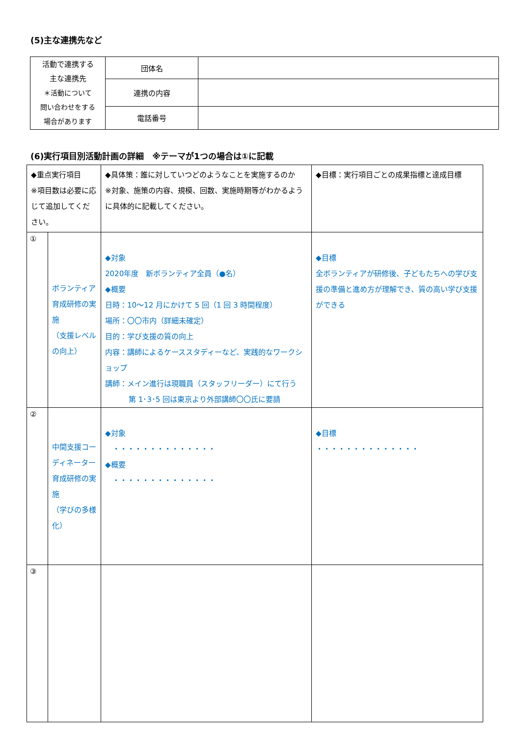(5)主な連携先など
| 活動で連携する 主な連携先 ＊活動について 問い合わせをする 場合があります | 団体名 | |
| | 連携の内容 | |
| | 電話番号 | |
(6)実行項目別活動計画の詳細　※テーマが1つの場合は①に記載
| ◆重点実行項目 ※項目数は必要に応じて追加してください。 | | ◆具体策：誰に対していつどのようなことを実施するのか ※対象、施策の内容、規模、回数、実施時期等がわかるように具体的に記載してください。 | ◆目標：実行項目ごとの成果指標と達成目標 |
| ① | ボランティア育成研修の実施 （支援レベルの向上） | ◆対象 2020年度 新ボランティア全員（●名） ◆概要 日時：10～12 月にかけて 5 回（1 回 3 時間程度） 場所：〇〇市内（詳細未確定） 目的：学び支援の質の向上 内容：講師によるケーススタディーなど、実践的なワークショップ 講師：メイン進行は現職員（スタッフリーダー）にて行う 第 1･3･5 回は東京より外部講師〇〇氏に要請 | ◆目標 全ボランティアが研修後、子どもたちへの学び支援の準備と進め方が理解でき、質の高い学び支援ができる |
| ② | 中間支援コーディネーター育成研修の実施 （学びの多様化） | ◆対象 ・・・・・・・・・・・・・・ ◆概要 ・・・・・・・・・・・・・・ | ◆目標 ・・・・・・・・・・・・・・ |
| ③ | | | |